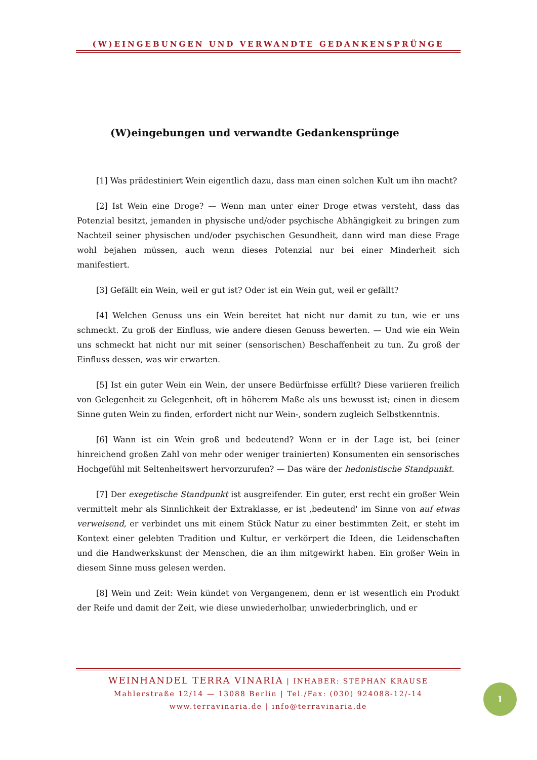(W)EINGEBUNGEN UND VERWANDTE GEDANKENSPRÜNGE
(W)eingebungen und verwandte Gedankensprünge
[1] Was prädestiniert Wein eigentlich dazu, dass man einen solchen Kult um ihn macht?
[2] Ist Wein eine Droge? — Wenn man unter einer Droge etwas versteht, dass das Potenzial besitzt, jemanden in physische und/oder psychische Abhängigkeit zu bringen zum Nachteil seiner physischen und/oder psychischen Gesundheit, dann wird man diese Frage wohl bejahen müssen, auch wenn dieses Potenzial nur bei einer Minderheit sich manifestiert.
[3] Gefällt ein Wein, weil er gut ist? Oder ist ein Wein gut, weil er gefällt?
[4] Welchen Genuss uns ein Wein bereitet hat nicht nur damit zu tun, wie er uns schmeckt. Zu groß der Einfluss, wie andere diesen Genuss bewerten. — Und wie ein Wein uns schmeckt hat nicht nur mit seiner (sensorischen) Beschaffenheit zu tun. Zu groß der Einfluss dessen, was wir erwarten.
[5] Ist ein guter Wein ein Wein, der unsere Bedürfnisse erfüllt? Diese variieren freilich von Gelegenheit zu Gelegenheit, oft in höherem Maße als uns bewusst ist; einen in diesem Sinne guten Wein zu finden, erfordert nicht nur Wein-, sondern zugleich Selbstkenntnis.
[6] Wann ist ein Wein groß und bedeutend? Wenn er in der Lage ist, bei (einer hinreichend großen Zahl von mehr oder weniger trainierten) Konsumenten ein sensorisches Hochgefühl mit Seltenheitswert hervorzurufen? — Das wäre der hedonistische Standpunkt.
[7] Der exegetische Standpunkt ist ausgreifender. Ein guter, erst recht ein großer Wein vermittelt mehr als Sinnlichkeit der Extraklasse, er ist ‚bedeutend' im Sinne von auf etwas verweisend, er verbindet uns mit einem Stück Natur zu einer bestimmten Zeit, er steht im Kontext einer gelebten Tradition und Kultur, er verkörpert die Ideen, die Leidenschaften und die Handwerkskunst der Menschen, die an ihm mitgewirkt haben. Ein großer Wein in diesem Sinne muss gelesen werden.
[8] Wein und Zeit: Wein kündet von Vergangenem, denn er ist wesentlich ein Produkt der Reife und damit der Zeit, wie diese unwiederholbar, unwiederbringlich, und er
WEINHANDEL TERRA VINARIA | INHABER: STEPHAN KRAUSE
Mahlerstraße 12/14 — 13088 Berlin | Tel./Fax: (030) 924088-12/-14
www.terravinaria.de | info@terravinaria.de
1